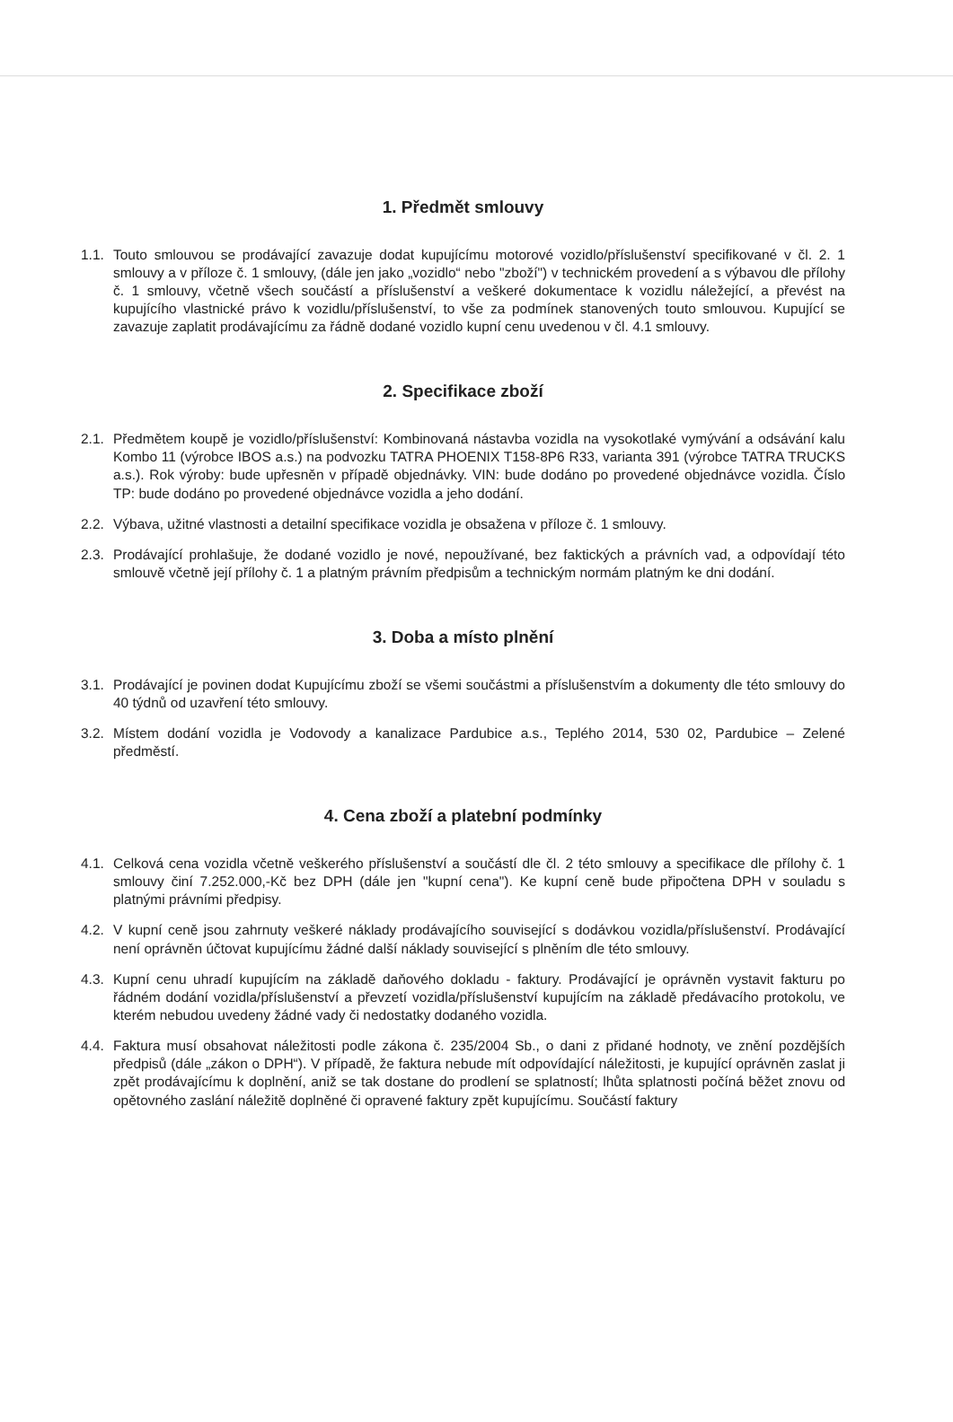1. Předmět smlouvy
1.1. Touto smlouvou se prodávající zavazuje dodat kupujícímu motorové vozidlo/příslušenství specifikované v čl. 2. 1 smlouvy a v příloze č. 1 smlouvy, (dále jen jako „vozidlo“ nebo "zboží") v technickém provedení a s výbavou dle přílohy č. 1 smlouvy, včetně všech součástí a příslušenství a veškeré dokumentace k vozidlu náležející, a převést na kupujícího vlastnické právo k vozidlu/příslušenství, to vše za podmínek stanovených touto smlouvou. Kupující se zavazuje zaplatit prodávajícímu za řádně dodané vozidlo kupní cenu uvedenou v čl. 4.1 smlouvy.
2. Specifikace zboží
2.1. Předmětem koupě je vozidlo/příslušenství: Kombinovaná nástavba vozidla na vysokotlaké vymývání a odsávání kalu Kombo 11 (výrobce IBOS a.s.) na podvozku TATRA PHOENIX T158-8P6 R33, varianta 391 (výrobce TATRA TRUCKS a.s.). Rok výroby: bude upřesněn v případě objednávky. VIN: bude dodáno po provedené objednávce vozidla. Číslo TP: bude dodáno po provedené objednávce vozidla a jeho dodání.
2.2. Výbava, užitné vlastnosti a detailní specifikace vozidla je obsažena v příloze č. 1 smlouvy.
2.3. Prodávající prohlašuje, že dodané vozidlo je nové, nepoužívané, bez faktických a právních vad, a odpovídají této smlouvě včetně její přílohy č. 1 a platným právním předpisům a technickým normám platným ke dni dodání.
3. Doba a místo plnění
3.1. Prodávající je povinen dodat Kupujícímu zboží se všemi součástmi a příslušenstvím a dokumenty dle této smlouvy do 40 týdnů od uzavření této smlouvy.
3.2. Místem dodání vozidla je Vodovody a kanalizace Pardubice a.s., Teplého 2014, 530 02, Pardubice – Zelené předměstí.
4. Cena zboží a platební podmínky
4.1. Celková cena vozidla včetně veškerého příslušenství a součástí dle čl. 2 této smlouvy a specifikace dle přílohy č. 1 smlouvy činí 7.252.000,-Kč bez DPH (dále jen "kupní cena"). Ke kupní ceně bude připočtena DPH v souladu s platnými právními předpisy.
4.2. V kupní ceně jsou zahrnuty veškeré náklady prodávajícího související s dodávkou vozidla/příslušenství. Prodávající není oprávněn účtovat kupujícímu žádné další náklady související s plněním dle této smlouvy.
4.3. Kupní cenu uhradí kupujícím na základě daňového dokladu - faktury. Prodávající je oprávněn vystavit fakturu po řádném dodání vozidla/příslušenství a převzetí vozidla/příslušenství kupujícím na základě předávacího protokolu, ve kterém nebudou uvedeny žádné vady či nedostatky dodaného vozidla.
4.4. Faktura musí obsahovat náležitosti podle zákona č. 235/2004 Sb., o dani z přidané hodnoty, ve znění pozdějších předpisů (dále „zákon o DPH“). V případě, že faktura nebude mít odpovídající náležitosti, je kupující oprávněn zaslat ji zpět prodávajícímu k doplnění, aniž se tak dostane do prodlení se splatností; lhůta splatnosti počíná běžet znovu od opětovného zaslání náležitě doplněné či opravené faktury zpět kupujícímu. Součástí faktury